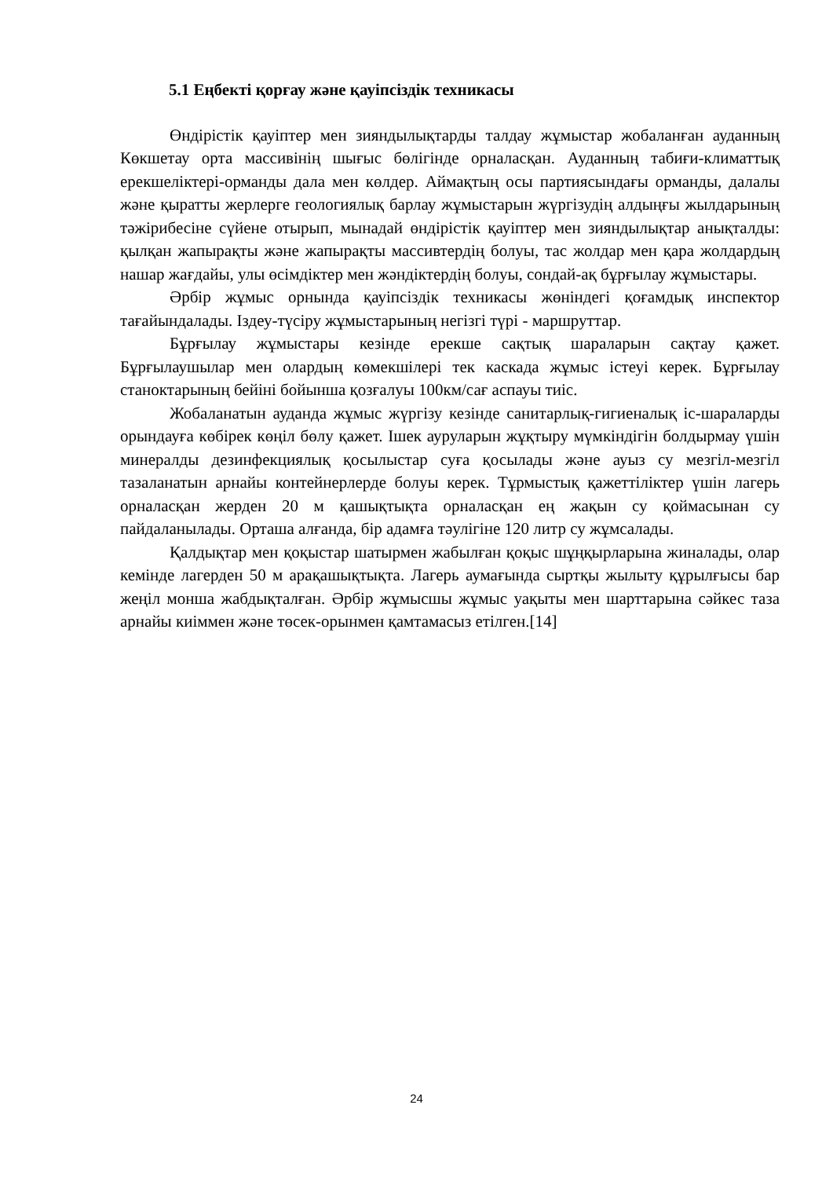5.1 Еңбекті қорғау және қауіпсіздік техникасы
Өндірістік қауіптер мен зияндылықтарды талдау жұмыстар жобаланған ауданның Көкшетау орта массивінің шығыс бөлігінде орналасқан. Ауданның табиғи-климаттық ерекшеліктері-орманды дала мен көлдер. Аймақтың осы партиясындағы орманды, далалы және қыратты жерлерге геологиялық барлау жұмыстарын жүргізудің алдыңғы жылдарының тәжірибесіне сүйене отырып, мынадай өндірістік қауіптер мен зияндылықтар анықталды: қылқан жапырақты және жапырақты массивтердің болуы, тас жолдар мен қара жолдардың нашар жағдайы, улы өсімдіктер мен жәндіктердің болуы, сондай-ақ бұрғылау жұмыстары.
Әрбір жұмыс орнында қауіпсіздік техникасы жөніндегі қоғамдық инспектор тағайындалады. Іздеу-түсіру жұмыстарының негізгі түрі - маршруттар.
Бұрғылау жұмыстары кезінде ерекше сақтық шараларын сақтау қажет. Бұрғылаушылар мен олардың көмекшілері тек каскада жұмыс істеуі керек. Бұрғылау станоктарының бейіні бойынша қозғалуы 100км/сағ аспауы тиіс.
Жобаланатын ауданда жұмыс жүргізу кезінде санитарлық-гигиеналық іс-шараларды орындауға көбірек көңіл бөлу қажет. Ішек ауруларын жұқтыру мүмкіндігін болдырмау үшін минералды дезинфекциялық қосылыстар суға қосылады және ауыз су мезгіл-мезгіл тазаланатын арнайы контейнерлерде болуы керек. Тұрмыстық қажеттіліктер үшін лагерь орналасқан жерден 20 м қашықтықта орналасқан ең жақын су қоймасынан су пайдаланылады. Орташа алғанда, бір адамға тәулігіне 120 литр су жұмсалады.
Қалдықтар мен қоқыстар шатырмен жабылған қоқыс шұңқырларына жиналады, олар кемінде лагерден 50 м арақашықтықта. Лагерь аумағында сыртқы жылыту құрылғысы бар жеңіл монша жабдықталған. Әрбір жұмысшы жұмыс уақыты мен шарттарына сәйкес таза арнайы киіммен және төсек-орынмен қамтамасыз етілген.[14]
24